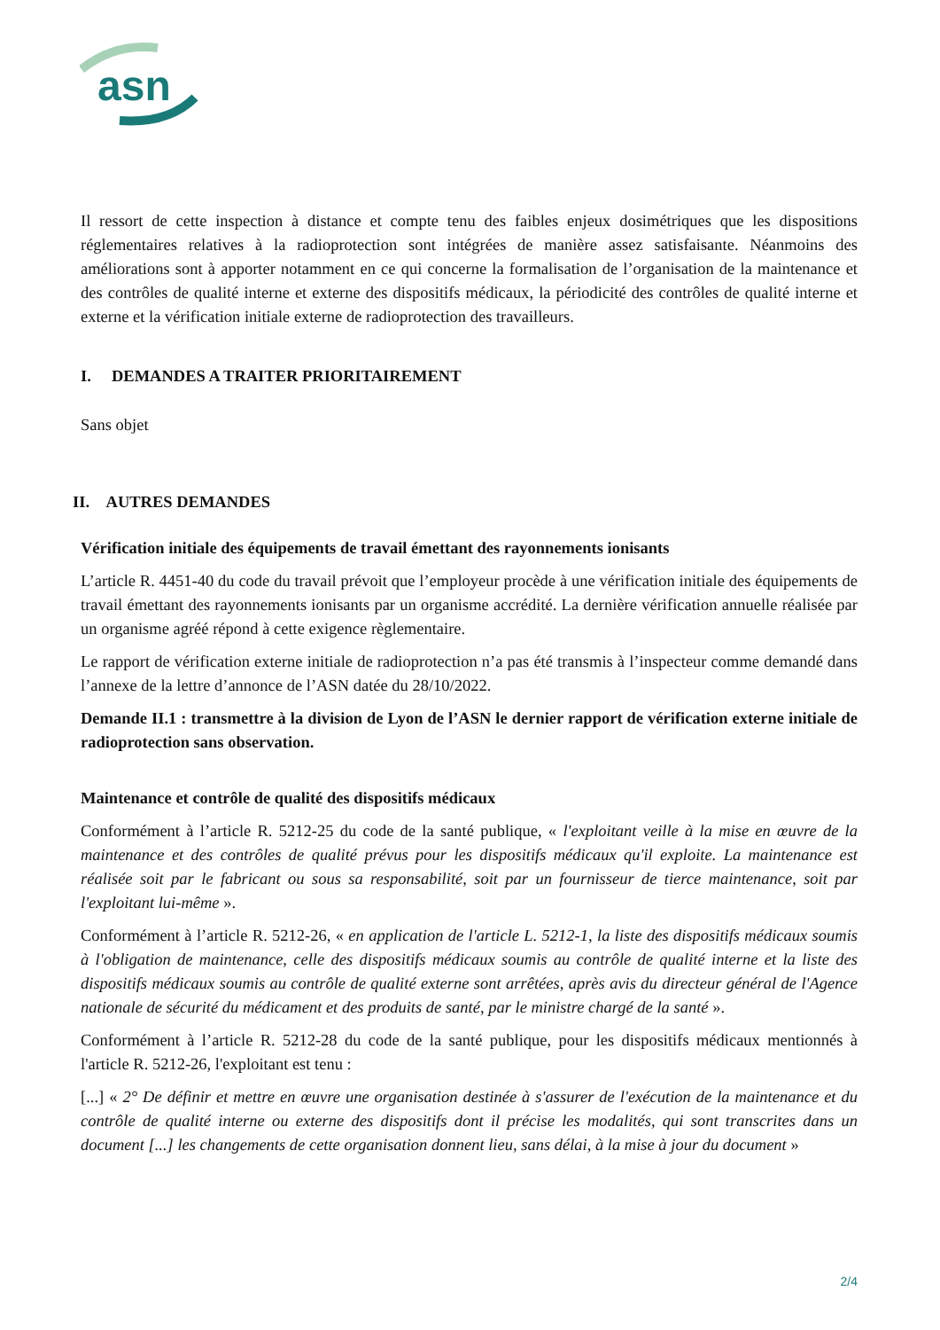asn
Il ressort de cette inspection à distance et compte tenu des faibles enjeux dosimétriques que les dispositions réglementaires relatives à la radioprotection sont intégrées de manière assez satisfaisante. Néanmoins des améliorations sont à apporter notamment en ce qui concerne la formalisation de l’organisation de la maintenance et des contrôles de qualité interne et externe des dispositifs médicaux, la périodicité des contrôles de qualité interne et externe et la vérification initiale externe de radioprotection des travailleurs.
I. DEMANDES A TRAITER PRIORITAIREMENT
Sans objet
II. AUTRES DEMANDES
Vérification initiale des équipements de travail émettant des rayonnements ionisants
L’article R. 4451-40 du code du travail prévoit que l’employeur procède à une vérification initiale des équipements de travail émettant des rayonnements ionisants par un organisme accrédité. La dernière vérification annuelle réalisée par un organisme agréé répond à cette exigence règlementaire.
Le rapport de vérification externe initiale de radioprotection n’a pas été transmis à l’inspecteur comme demandé dans l’annexe de la lettre d’annonce de l’ASN datée du 28/10/2022.
Demande II.1 : transmettre à la division de Lyon de l’ASN le dernier rapport de vérification externe initiale de radioprotection sans observation.
Maintenance et contrôle de qualité des dispositifs médicaux
Conformément à l’article R. 5212-25 du code de la santé publique, « l'exploitant veille à la mise en œuvre de la maintenance et des contrôles de qualité prévus pour les dispositifs médicaux qu'il exploite. La maintenance est réalisée soit par le fabricant ou sous sa responsabilité, soit par un fournisseur de tierce maintenance, soit par l'exploitant lui-même ».
Conformément à l’article R. 5212-26, « en application de l'article L. 5212-1, la liste des dispositifs médicaux soumis à l'obligation de maintenance, celle des dispositifs médicaux soumis au contrôle de qualité interne et la liste des dispositifs médicaux soumis au contrôle de qualité externe sont arrêtées, après avis du directeur général de l'Agence nationale de sécurité du médicament et des produits de santé, par le ministre chargé de la santé ».
Conformément à l’article R. 5212-28 du code de la santé publique, pour les dispositifs médicaux mentionnés à l'article R. 5212-26, l'exploitant est tenu :
[...] « 2° De définir et mettre en œuvre une organisation destinée à s'assurer de l'exécution de la maintenance et du contrôle de qualité interne ou externe des dispositifs dont il précise les modalités, qui sont transcrites dans un document [...] les changements de cette organisation donnent lieu, sans délai, à la mise à jour du document »
2/4